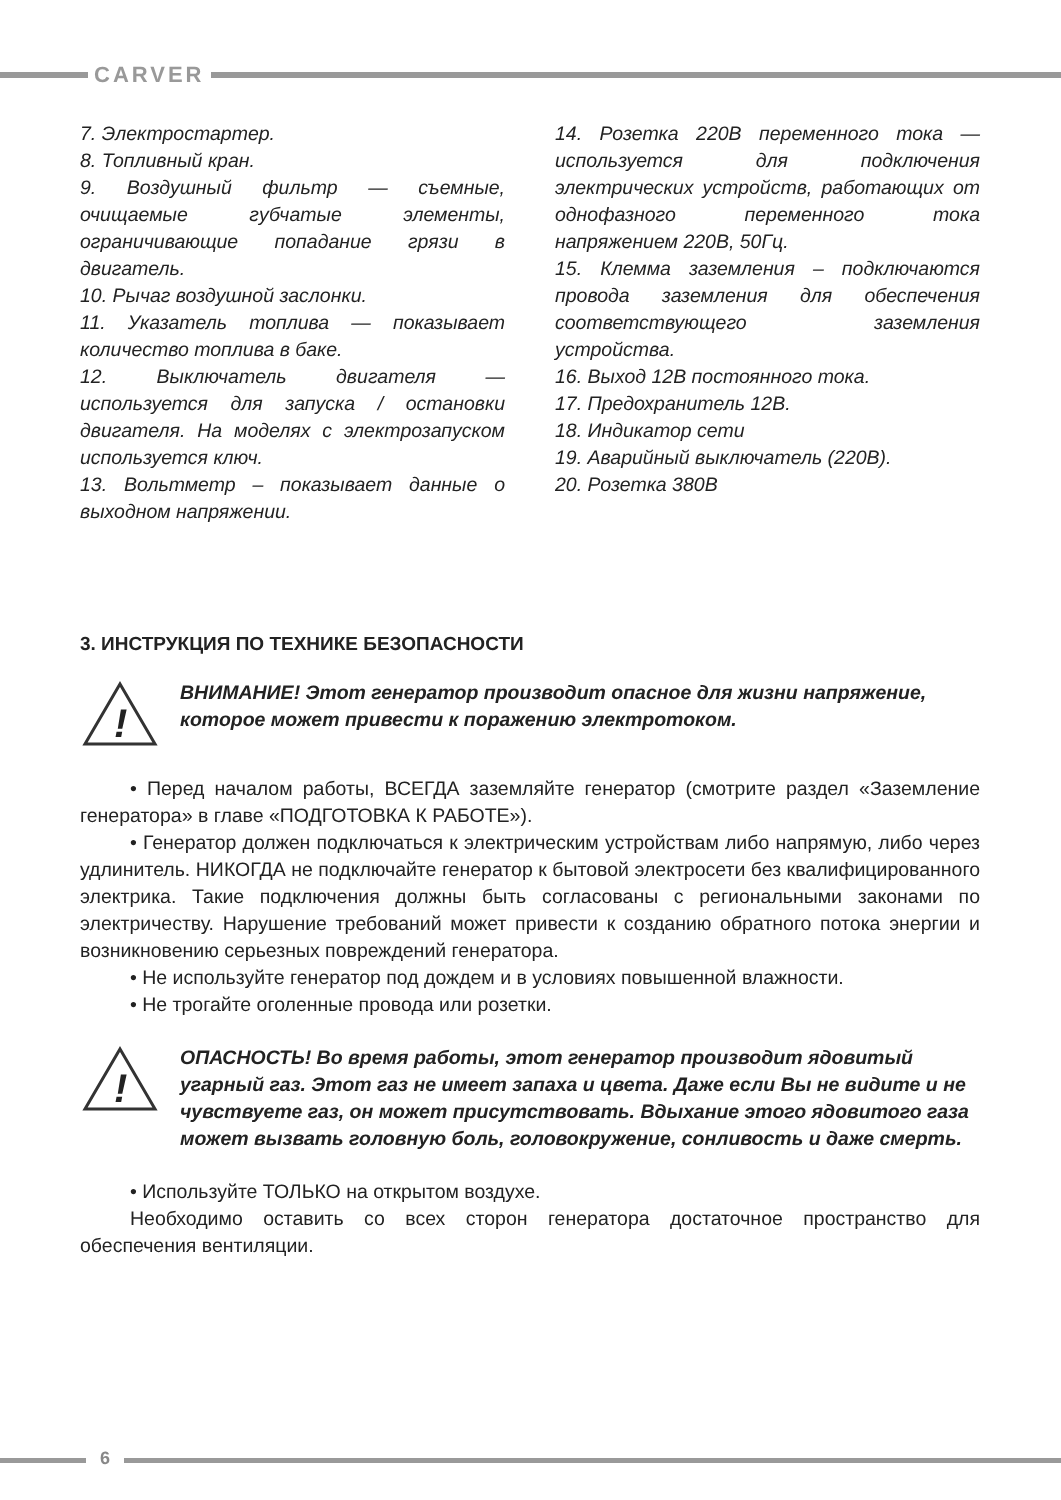CARVER
7. Электростартер.
8. Топливный кран.
9. Воздушный фильтр — съемные, очищаемые губчатые элементы, ограничивающие попадание грязи в двигатель.
10. Рычаг воздушной заслонки.
11. Указатель топлива — показывает количество топлива в баке.
12. Выключатель двигателя — используется для запуска / остановки двигателя. На моделях с электрозапуском используется ключ.
13. Вольтметр – показывает данные о выходном напряжении.
14. Розетка 220В переменного тока — используется для подключения электрических устройств, работающих от однофазного переменного тока напряжением 220В, 50Гц.
15. Клемма заземления – подключаются провода заземления для обеспечения соответствующего заземления устройства.
16. Выход 12В постоянного тока.
17. Предохранитель 12В.
18. Индикатор сети
19. Аварийный выключатель (220В).
20. Розетка 380В
3. ИНСТРУКЦИЯ ПО ТЕХНИКЕ БЕЗОПАСНОСТИ
!
ВНИМАНИЕ! Этот генератор производит опасное для жизни напряжение, которое может привести к поражению электротоком.
• Перед началом работы, ВСЕГДА заземляйте генератор (смотрите раздел «Заземление генератора» в главе «ПОДГОТОВКА К РАБОТЕ»).
• Генератор должен подключаться к электрическим устройствам либо напрямую, либо через удлинитель. НИКОГДА не подключайте генератор к бытовой электросети без квалифицированного электрика. Такие подключения должны быть согласованы с региональными законами по электричеству. Нарушение требований может привести к созданию обратного потока энергии и возникновению серьезных повреждений генератора.
• Не используйте генератор под дождем и в условиях повышенной влажности.
• Не трогайте оголенные провода или розетки.
!
ОПАСНОСТЬ! Во время работы, этот генератор производит ядовитый угарный газ. Этот газ не имеет запаха и цвета. Даже если Вы не видите и не чувствуете газ, он может присутствовать. Вдыхание этого ядовитого газа может вызвать головную боль, головокружение, сонливость и даже смерть.
• Используйте ТОЛЬКО на открытом воздухе.
Необходимо оставить со всех сторон генератора достаточное пространство для обеспечения вентиляции.
6